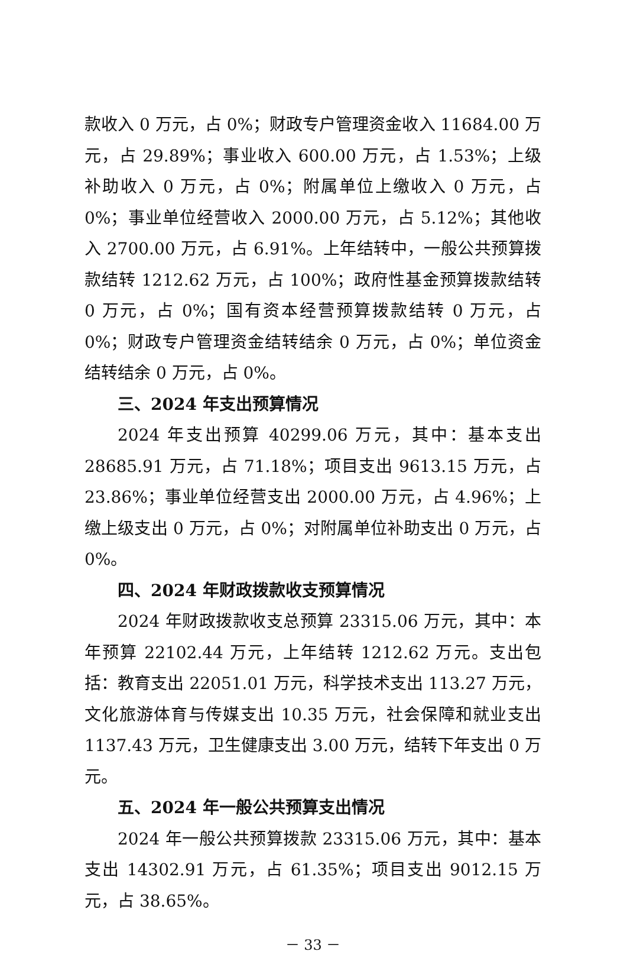款收入 0 万元，占 0%；财政专户管理资金收入 11684.00 万元，占 29.89%；事业收入 600.00 万元，占 1.53%；上级补助收入 0 万元，占 0%；附属单位上缴收入 0 万元，占 0%；事业单位经营收入 2000.00 万元，占 5.12%；其他收入 2700.00 万元，占 6.91%。上年结转中，一般公共预算拨款结转 1212.62 万元，占 100%；政府性基金预算拨款结转 0 万元，占 0%；国有资本经营预算拨款结转 0 万元，占 0%；财政专户管理资金结转结余 0 万元，占 0%；单位资金结转结余 0 万元，占 0%。
三、2024 年支出预算情况
2024 年支出预算 40299.06 万元，其中：基本支出 28685.91 万元，占 71.18%；项目支出 9613.15 万元，占 23.86%；事业单位经营支出 2000.00 万元，占 4.96%；上缴上级支出 0 万元，占 0%；对附属单位补助支出 0 万元，占 0%。
四、2024 年财政拨款收支预算情况
2024 年财政拨款收支总预算 23315.06 万元，其中：本年预算 22102.44 万元，上年结转 1212.62 万元。支出包括：教育支出 22051.01 万元，科学技术支出 113.27 万元，文化旅游体育与传媒支出 10.35 万元，社会保障和就业支出 1137.43 万元，卫生健康支出 3.00 万元，结转下年支出 0 万元。
五、2024 年一般公共预算支出情况
2024 年一般公共预算拨款 23315.06 万元，其中：基本支出 14302.91 万元，占 61.35%；项目支出 9012.15 万元，占 38.65%。
－ 33 －